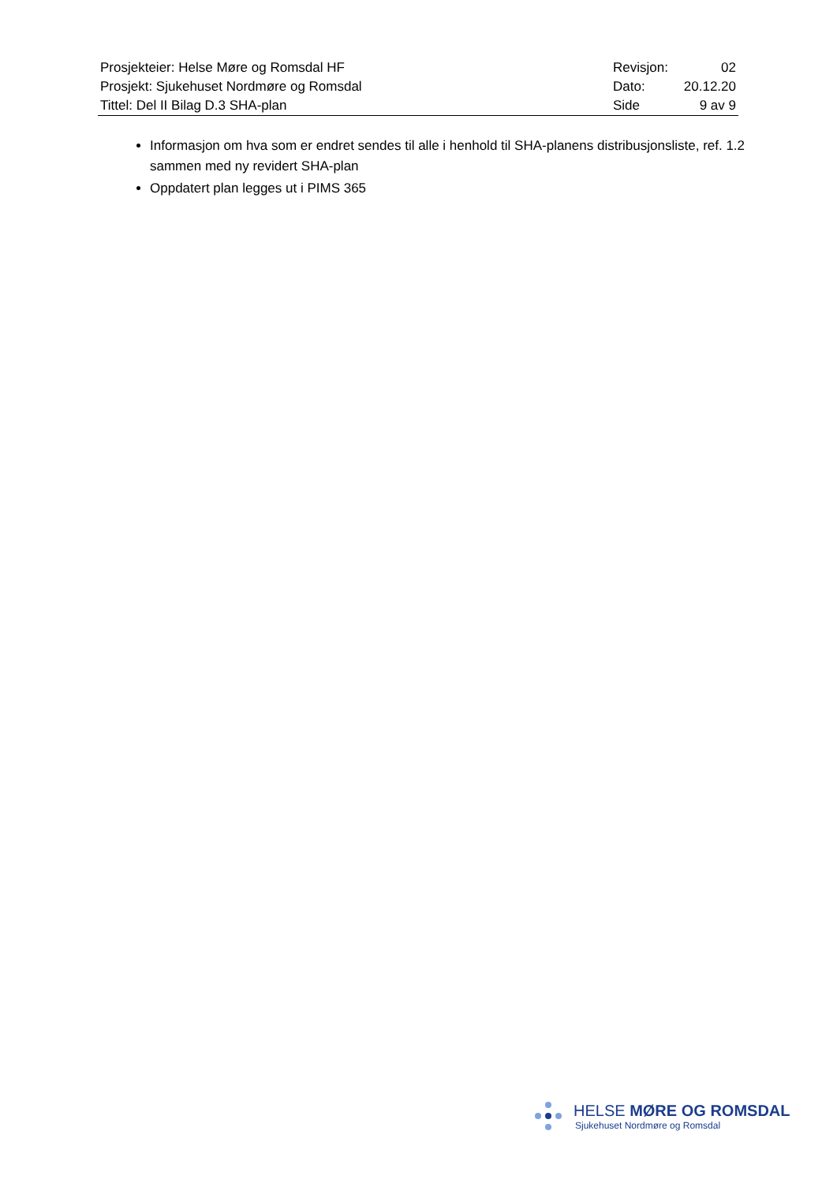| Prosjekteier: Helse Møre og Romsdal HF | Revisjon: | 02 |
| Prosjekt: Sjukehuset Nordmøre og Romsdal | Dato: | 20.12.20 |
| Tittel: Del II Bilag D.3 SHA-plan | Side | 9 av 9 |
Informasjon om hva som er endret sendes til alle i henhold til SHA-planens distribusjonsliste, ref. 1.2 sammen med ny revidert SHA-plan
Oppdatert plan legges ut i PIMS 365
HELSE MØRE OG ROMSDAL
Sjukehuset Nordmøre og Romsdal